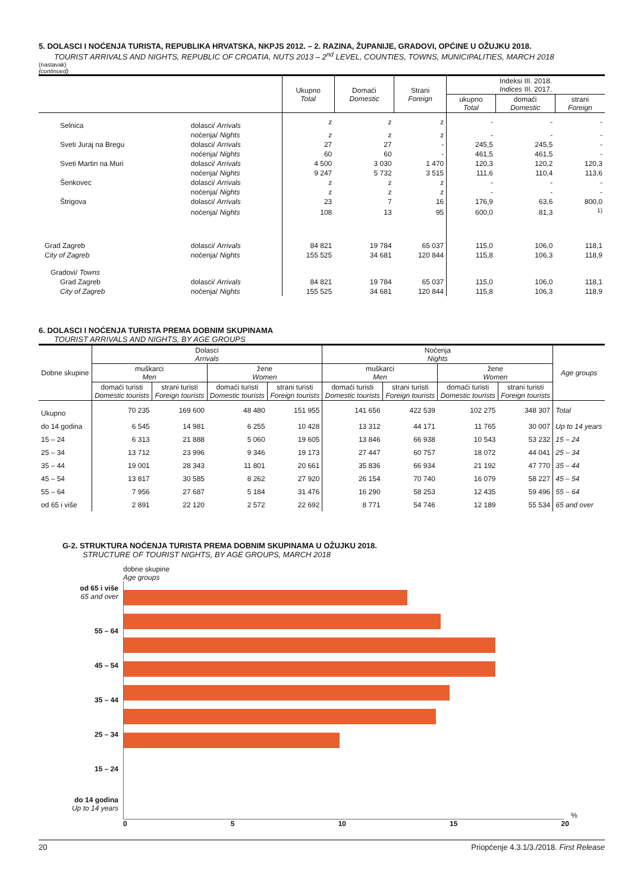5. DOLASCI I NOĆENJA TURISTA, REPUBLIKA HRVATSKA, NKPJS 2012. – 2. RAZINA, ŽUPANIJE, GRADOVI, OPĆINE U OŽUJKU 2018.
TOURIST ARRIVALS AND NIGHTS, REPUBLIC OF CROATIA, NUTS 2013 – 2<sup>nd</sup> LEVEL, COUNTIES, TOWNS, MUNICIPALITIES, MARCH 2018
(nastavak)
(continued)
| | | Ukupno Total | Domaći Domestic | Strani Foreign | Indeksi III. 2018. Indices III. 2017. | | |
| --- | --- | --- | --- | --- | --- | --- | --- |
| | | | | | ukupno Total | domaći Domestic | strani Foreign |
| Selnica | dolasci/ Arrivals | z | z | z | - | - | - |
| | noćenja/ Nights | z | z | z | - | - | - |
| Sveti Juraj na Bregu | dolasci/ Arrivals | 27 | 27 | - | 245,5 | 245,5 | - |
| | noćenja/ Nights | 60 | 60 | - | 461,5 | 461,5 | - |
| Sveti Martin na Muri | dolasci/ Arrivals | 4 500 | 3 030 | 1 470 | 120,3 | 120,2 | 120,3 |
| | noćenja/ Nights | 9 247 | 5 732 | 3 515 | 111,6 | 110,4 | 113,6 |
| Šenkovec | dolasci/ Arrivals | z | z | z | - | - | - |
| | noćenja/ Nights | z | z | z | - | - | - |
| Štrigova | dolasci/ Arrivals | 23 | 7 | 16 | 176,9 | 63,6 | 800,0 |
| | noćenja/ Nights | 108 | 13 | 95 | 600,0 | 81,3 | <sup>1)</sup> |
| Grad Zagreb | dolasci/ Arrivals | 84 821 | 19 784 | 65 037 | 115,0 | 106,0 | 118,1 |
| City of Zagreb | noćenja/ Nights | 155 525 | 34 681 | 120 844 | 115,8 | 106,3 | 118,9 |
| Gradovi/ Towns | | | | | | | |
| Grad Zagreb | dolasci/ Arrivals | 84 821 | 19 784 | 65 037 | 115,0 | 106,0 | 118,1 |
| City of Zagreb | noćenja/ Nights | 155 525 | 34 681 | 120 844 | 115,8 | 106,3 | 118,9 |
6. DOLASCI I NOĆENJA TURISTA PREMA DOBNIM SKUPINAMA
TOURIST ARRIVALS AND NIGHTS, BY AGE GROUPS
| Dobne skupine | Dolasci Arrivals | | | | Noćenja Nights | | | | Age groups |
| --- | --- | --- | --- | --- | --- | --- | --- | --- | --- |
| | muškarci Men | | žene Women | | muškarci Men | | žene Women | | |
| | domaći turisti Domestic tourists | strani turisti Foreign tourists | domaći turisti Domestic tourists | strani turisti Foreign tourists | domaći turisti Domestic tourists | strani turisti Foreign tourists | domaći turisti Domestic tourists | strani turisti Foreign tourists | |
| Ukupno | 70 235 | 169 600 | 48 480 | 151 955 | 141 656 | 422 539 | 102 275 | 348 307 | Total |
| do 14 godina | 6 545 | 14 981 | 6 255 | 10 428 | 13 312 | 44 171 | 11 765 | 30 007 | Up to 14 years |
| 15 – 24 | 6 313 | 21 888 | 5 060 | 19 605 | 13 846 | 66 938 | 10 543 | 53 232 | 15 – 24 |
| 25 – 34 | 13 712 | 23 996 | 9 346 | 19 173 | 27 447 | 60 757 | 18 072 | 44 041 | 25 – 34 |
| 35 – 44 | 19 001 | 28 343 | 11 801 | 20 661 | 35 836 | 66 934 | 21 192 | 47 770 | 35 – 44 |
| 45 – 54 | 13 817 | 30 585 | 8 262 | 27 920 | 26 154 | 70 740 | 16 079 | 58 227 | 45 – 54 |
| 55 – 64 | 7 956 | 27 687 | 5 184 | 31 476 | 16 290 | 58 253 | 12 435 | 59 496 | 55 – 64 |
| od 65 i više | 2 891 | 22 120 | 2 572 | 22 692 | 8 771 | 54 746 | 12 189 | 55 534 | 65 and over |
G-2. STRUKTURA NOĆENJA TURISTA PREMA DOBNIM SKUPINAMA U OŽUJKU 2018.
STRUCTURE OF TOURIST NIGHTS, BY AGE GROUPS, MARCH 2018
dobne skupine
Age groups
od 65 i više
65 and over
55 – 64
45 – 54
35 – 44
25 – 34
15 – 24
do 14 godina
Up to 14 years
%
0 5 10 15 20
20 Priopćenje 4.3.1/3./2018. First Release